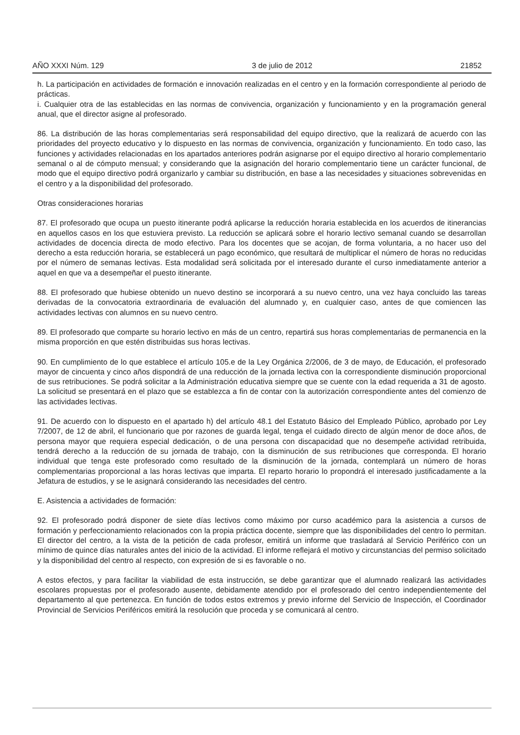AÑO XXXI Núm. 129 3 de julio de 2012 21852
h. La participación en actividades de formación e innovación realizadas en el centro y en la formación correspondiente al periodo de prácticas.
i. Cualquier otra de las establecidas en las normas de convivencia, organización y funcionamiento y en la programación general anual, que el director asigne al profesorado.
86. La distribución de las horas complementarias será responsabilidad del equipo directivo, que la realizará de acuerdo con las prioridades del proyecto educativo y lo dispuesto en las normas de convivencia, organización y funcionamiento. En todo caso, las funciones y actividades relacionadas en los apartados anteriores podrán asignarse por el equipo directivo al horario complementario semanal o al de cómputo mensual; y considerando que la asignación del horario complementario tiene un carácter funcional, de modo que el equipo directivo podrá organizarlo y cambiar su distribución, en base a las necesidades y situaciones sobrevenidas en el centro y a la disponibilidad del profesorado.
Otras consideraciones horarias
87. El profesorado que ocupa un puesto itinerante podrá aplicarse la reducción horaria establecida en los acuerdos de itinerancias en aquellos casos en los que estuviera previsto. La reducción se aplicará sobre el horario lectivo semanal cuando se desarrollan actividades de docencia directa de modo efectivo. Para los docentes que se acojan, de forma voluntaria, a no hacer uso del derecho a esta reducción horaria, se establecerá un pago económico, que resultará de multiplicar el número de horas no reducidas por el número de semanas lectivas. Esta modalidad será solicitada por el interesado durante el curso inmediatamente anterior a aquel en que va a desempeñar el puesto itinerante.
88. El profesorado que hubiese obtenido un nuevo destino se incorporará a su nuevo centro, una vez haya concluido las tareas derivadas de la convocatoria extraordinaria de evaluación del alumnado y, en cualquier caso, antes de que comiencen las actividades lectivas con alumnos en su nuevo centro.
89. El profesorado que comparte su horario lectivo en más de un centro, repartirá sus horas complementarias de permanencia en la misma proporción en que estén distribuidas sus horas lectivas.
90. En cumplimiento de lo que establece el artículo 105.e de la Ley Orgánica 2/2006, de 3 de mayo, de Educación, el profesorado mayor de cincuenta y cinco años dispondrá de una reducción de la jornada lectiva con la correspondiente disminución proporcional de sus retribuciones. Se podrá solicitar a la Administración educativa siempre que se cuente con la edad requerida a 31 de agosto. La solicitud se presentará en el plazo que se establezca a fin de contar con la autorización correspondiente antes del comienzo de las actividades lectivas.
91. De acuerdo con lo dispuesto en el apartado h) del artículo 48.1 del Estatuto Básico del Empleado Público, aprobado por Ley 7/2007, de 12 de abril, el funcionario que por razones de guarda legal, tenga el cuidado directo de algún menor de doce años, de persona mayor que requiera especial dedicación, o de una persona con discapacidad que no desempeñe actividad retribuida, tendrá derecho a la reducción de su jornada de trabajo, con la disminución de sus retribuciones que corresponda. El horario individual que tenga este profesorado como resultado de la disminución de la jornada, contemplará un número de horas complementarias proporcional a las horas lectivas que imparta. El reparto horario lo propondrá el interesado justificadamente a la Jefatura de estudios, y se le asignará considerando las necesidades del centro.
E. Asistencia a actividades de formación:
92. El profesorado podrá disponer de siete días lectivos como máximo por curso académico para la asistencia a cursos de formación y perfeccionamiento relacionados con la propia práctica docente, siempre que las disponibilidades del centro lo permitan. El director del centro, a la vista de la petición de cada profesor, emitirá un informe que trasladará al Servicio Periférico con un mínimo de quince días naturales antes del inicio de la actividad. El informe reflejará el motivo y circunstancias del permiso solicitado y la disponibilidad del centro al respecto, con expresión de si es favorable o no.
A estos efectos, y para facilitar la viabilidad de esta instrucción, se debe garantizar que el alumnado realizará las actividades escolares propuestas por el profesorado ausente, debidamente atendido por el profesorado del centro independientemente del departamento al que pertenezca. En función de todos estos extremos y previo informe del Servicio de Inspección, el Coordinador Provincial de Servicios Periféricos emitirá la resolución que proceda y se comunicará al centro.